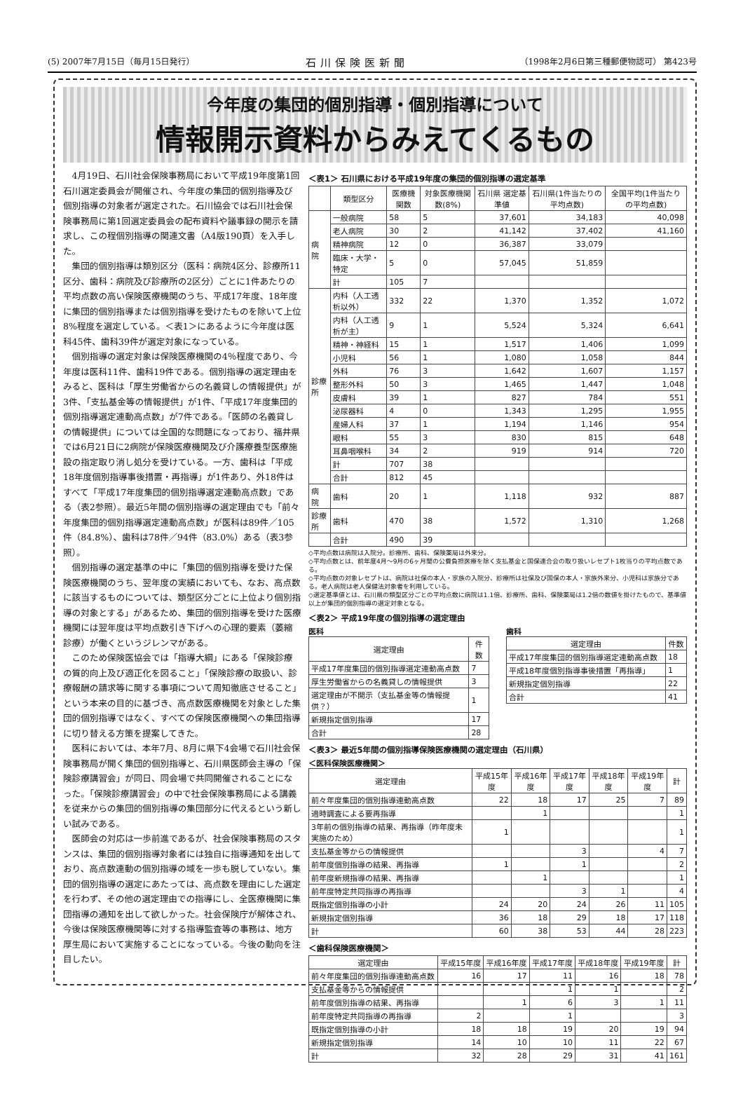(5) 2007年7月15日（毎月15日発行） 石川保険医新聞 （1998年2月6日第三種郵便物認可） 第423号
今年度の集団的個別指導・個別指導について
情報開示資料からみえてくるもの
4月19日、石川社会保険事務局において平成19年度第1回石川選定委員会が開催され、今年度の集団的個別指導及び個別指導の対象者が選定された。石川協会では石川社会保険事務局に第1回選定委員会の配布資料や議事録の開示を請求し、この程個別指導の関連文書（A4版190頁）を入手した。
集団的個別指導は類別区分（医科：病院4区分、診療所11区分、歯科：病院及び診療所の2区分）ごとに1件あたりの平均点数の高い保険医療機関のうち、平成17年度、18年度に集団的個別指導または個別指導を受けたものを除いて上位8%程度を選定している。＜表1＞にあるように今年度は医科45件、歯科39件が選定対象になっている。
個別指導の選定対象は保険医療機関の4％程度であり、今年度は医科11件、歯科19件である。個別指導の選定理由をみると、医科は「厚生労働省からの名義貸しの情報提供」が3件、「支払基金等の情報提供」が1件、「平成17年度集団的個別指導選定連動高点数」が7件である。「医師の名義貸しの情報提供」については全国的な問題になっており、福井県では6月21日に2病院が保険医療機関及び介護療養型医療施設の指定取り消し処分を受けている。一方、歯科は「平成18年度個別指導事後措置・再指導」が1件あり、外18件はすべて「平成17年度集団的個別指導選定連動高点数」である（表2参照）。最近5年間の個別指導の選定理由でも「前々年度集団的個別指導選定連動高点数」が医科は89件／105件（84.8%）、歯科は78件／94件（83.0%）ある（表3参照）。
個別指導の選定基準の中に「集団的個別指導を受けた保険医療機関のうち、翌年度の実績においても、なお、高点数に該当するものについては、類型区分ごとに上位より個別指導の対象とする」があるため、集団的個別指導を受けた医療機関には翌年度は平均点数引き下げへの心理的要素（萎縮診療）が働くというジレンマがある。
このため保険医協会では「指導大綱」にある「保険診療の質的向上及び適正化を図ること」「保険診療の取扱い、診療報酬の請求等に関する事項について周知徹底させること」という本来の目的に基づき、高点数医療機関を対象とした集団的個別指導ではなく、すべての保険医療機関への集団指導に切り替える方策を提案してきた。
医科においては、本年7月、8月に県下4会場で石川社会保険事務局が開く集団的個別指導と、石川県医師会主導の「保険診療講習会」が同日、同会場で共同開催されることになった。「保険診療講習会」の中で社会保険事務局による講義を従来からの集団的個別指導の集団部分に代えるという新しい試みである。
医師会の対応は一歩前進であるが、社会保険事務局のスタンスは、集団的個別指導対象者には独自に指導通知を出しており、高点数連動の個別指導の域を一歩も脱していない。集団的個別指導の選定にあたっては、高点数を理由にした選定を行わず、その他の選定理由での指導にし、全医療機関に集団指導の通知を出して欲しかった。社会保険庁が解体され、今後は保険医療機関等に対する指導監査等の事務は、地方厚生局において実施することになっている。今後の動向を注目したい。
＜表1＞ 石川県における平成19年度の集団的個別指導の選定基準
| | 類型区分 | 医療機関数 | 対象医療機関数(8%) | 石川県 選定基準値 | 石川県(1件当たりの平均点数) | 全国平均(1件当たりの平均点数) |
| --- | --- | --- | --- | --- | --- | --- |
| 病 院 | 一般病院 | 58 | 5 | 37,601 | 34,183 | 40,098 |
| | 老人病院 | 30 | 2 | 41,142 | 37,402 | 41,160 |
| | 精神病院 | 12 | 0 | 36,387 | 33,079 | |
| | 臨床・大学・特定 | 5 | 0 | 57,045 | 51,859 | |
| | 計 | 105 | 7 | | | |
| 診療所 | 内科（人工透析以外） | 332 | 22 | 1,370 | 1,352 | 1,072 |
| | 内科（人工透析が主） | 9 | 1 | 5,524 | 5,324 | 6,641 |
| | 精神・神経科 | 15 | 1 | 1,517 | 1,406 | 1,099 |
| | 小児科 | 56 | 1 | 1,080 | 1,058 | 844 |
| | 外科 | 76 | 3 | 1,642 | 1,607 | 1,157 |
| | 整形外科 | 50 | 3 | 1,465 | 1,447 | 1,048 |
| | 皮膚科 | 39 | 1 | 827 | 784 | 551 |
| | 泌尿器科 | 4 | 0 | 1,343 | 1,295 | 1,955 |
| | 産婦人科 | 37 | 1 | 1,194 | 1,146 | 954 |
| | 眼科 | 55 | 3 | 830 | 815 | 648 |
| | 耳鼻咽喉科 | 34 | 2 | 919 | 914 | 720 |
| | 計 | 707 | 38 | | | |
| | 合計 | 812 | 45 | | | |
| 病 院 | 歯科 | 20 | 1 | 1,118 | 932 | 887 |
| 診療所 | 歯科 | 470 | 38 | 1,572 | 1,310 | 1,268 |
| | 合計 | 490 | 39 | | | |
◇平均点数は病院は入院分。診療所、歯科、保険薬局は外来分。
◇平均点数とは、前年度4月～9月の6ヶ月間の公費負担医療を除く支払基金と国保連合会の取り扱いレセプト1枚当りの平均点数である。
◇平均点数の対象レセプトは、病院は社保の本人・家族の入院分、診療所は社保及び国保の本人・家族外来分、小児科は家族分である。老人病院は老人保健法対象者を利用している。
◇選定基準値とは、石川県の類型区分ごとの平均点数に病院は1.1倍、診療所、歯科、保険薬局は1.2倍の数値を掛けたもので、基準値以上が集団的個別指導の選定対象となる。
＜表2＞ 平成19年度の個別指導の選定理由
医科
| 選定理由 | 件数 |
| --- | --- |
| 平成17年度集団的個別指導選定連動高点数 | 7 |
| 厚生労働省からの名義貸しの情報提供 | 3 |
| 選定理由が不開示（支払基金等の情報提供？） | 1 |
| 新規指定個別指導 | 17 |
| 合計 | 28 |
歯科
| 選定理由 | 件数 |
| --- | --- |
| 平成17年度集団的個別指導選定連動高点数 | 18 |
| 平成18年度個別指導事後措置「再指導」 | 1 |
| 新規指定個別指導 | 22 |
| 合計 | 41 |
＜表3＞ 最近5年間の個別指導保険医療機関の選定理由（石川県）
＜医科保険医療機関＞
| 選定理由 | 平成15年度 | 平成16年度 | 平成17年度 | 平成18年度 | 平成19年度 | 計 |
| --- | --- | --- | --- | --- | --- | --- |
| 前々年度集団的個別指導連動高点数 | 22 | 18 | 17 | 25 | 7 | 89 |
| 適時調査による要再指導 | | 1 | | | | 1 |
| 3年前の個別指導の結果、再指導（昨年度未実施のため） | 1 | | | | | 1 |
| 支払基金等からの情報提供 | | | 3 | | 4 | 7 |
| 前年度個別指導の結果、再指導 | 1 | | 1 | | | 2 |
| 前年度新規指導の結果、再指導 | | 1 | | | | 1 |
| 前年度特定共同指導の再指導 | | | 3 | 1 | | 4 |
| 既指定個別指導の小計 | 24 | 20 | 24 | 26 | 11 | 105 |
| 新規指定個別指導 | 36 | 18 | 29 | 18 | 17 | 118 |
| 計 | 60 | 38 | 53 | 44 | 28 | 223 |
＜歯科保険医療機関＞
| 選定理由 | 平成15年度 | 平成16年度 | 平成17年度 | 平成18年度 | 平成19年度 | 計 |
| --- | --- | --- | --- | --- | --- | --- |
| 前々年度集団的個別指導連動高点数 | 16 | 17 | 11 | 16 | 18 | 78 |
| 支払基金等からの情報提供 | | | 1 | 1 | | 2 |
| 前年度個別指導の結果、再指導 | | 1 | 6 | 3 | 1 | 11 |
| 前年度特定共同指導の再指導 | 2 | | 1 | | | 3 |
| 既指定個別指導の小計 | 18 | 18 | 19 | 20 | 19 | 94 |
| 新規指定個別指導 | 14 | 10 | 10 | 11 | 22 | 67 |
| 計 | 32 | 28 | 29 | 31 | 41 | 161 |